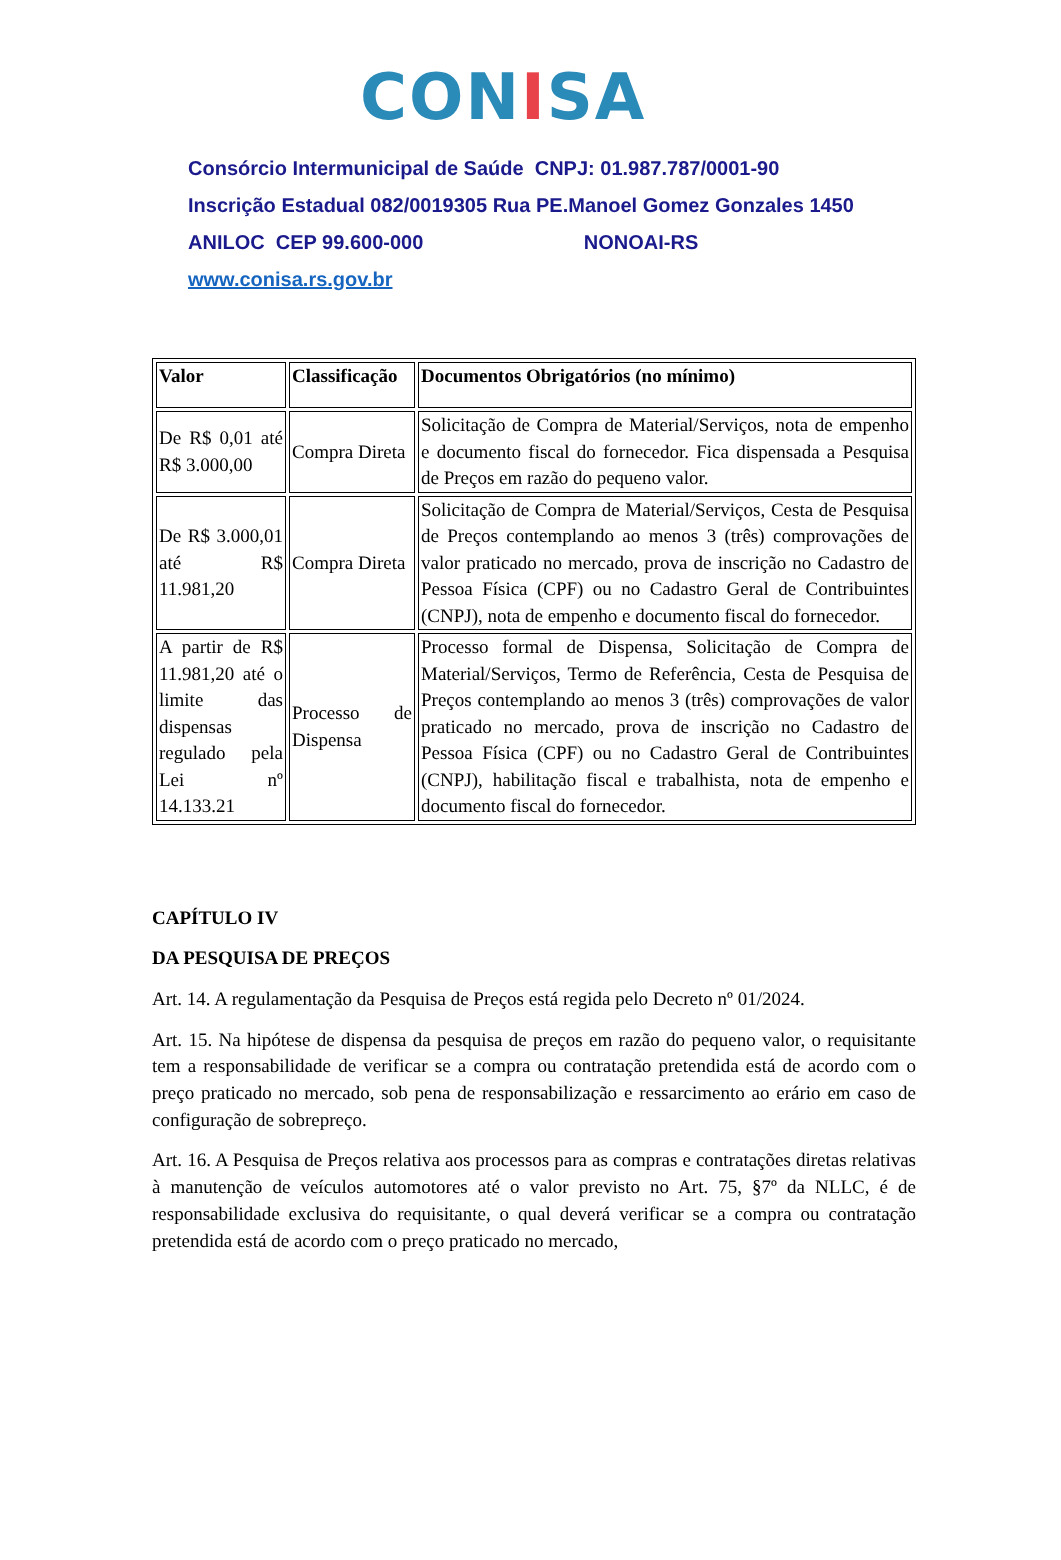CONISA
Consórcio Intermunicipal de Saúde CNPJ: 01.987.787/0001-90
Inscrição Estadual 082/0019305 Rua PE.Manoel Gomez Gonzales 1450
ANILOC CEP 99.600-000 NONOAI-RS
www.conisa.rs.gov.br
| Valor | Classificação | Documentos Obrigatórios (no mínimo) |
| --- | --- | --- |
| De R$ 0,01 até R$ 3.000,00 | Compra Direta | Solicitação de Compra de Material/Serviços, nota de empenho e documento fiscal do fornecedor. Fica dispensada a Pesquisa de Preços em razão do pequeno valor. |
| De R$ 3.000,01 até R$ 11.981,20 | Compra Direta | Solicitação de Compra de Material/Serviços, Cesta de Pesquisa de Preços contemplando ao menos 3 (três) comprovações de valor praticado no mercado, prova de inscrição no Cadastro de Pessoa Física (CPF) ou no Cadastro Geral de Contribuintes (CNPJ), nota de empenho e documento fiscal do fornecedor. |
| A partir de R$ 11.981,20 até o limite das dispensas regulado pela Lei nº 14.133.21 | Processo de Dispensa | Processo formal de Dispensa, Solicitação de Compra de Material/Serviços, Termo de Referência, Cesta de Pesquisa de Preços contemplando ao menos 3 (três) comprovações de valor praticado no mercado, prova de inscrição no Cadastro de Pessoa Física (CPF) ou no Cadastro Geral de Contribuintes (CNPJ), habilitação fiscal e trabalhista, nota de empenho e documento fiscal do fornecedor. |
CAPÍTULO IV
DA PESQUISA DE PREÇOS
Art. 14. A regulamentação da Pesquisa de Preços está regida pelo Decreto nº 01/2024.
Art. 15. Na hipótese de dispensa da pesquisa de preços em razão do pequeno valor, o requisitante tem a responsabilidade de verificar se a compra ou contratação pretendida está de acordo com o preço praticado no mercado, sob pena de responsabilização e ressarcimento ao erário em caso de configuração de sobrepreço.
Art. 16. A Pesquisa de Preços relativa aos processos para as compras e contratações diretas relativas à manutenção de veículos automotores até o valor previsto no Art. 75, §7º da NLLC, é de responsabilidade exclusiva do requisitante, o qual deverá verificar se a compra ou contratação pretendida está de acordo com o preço praticado no mercado,